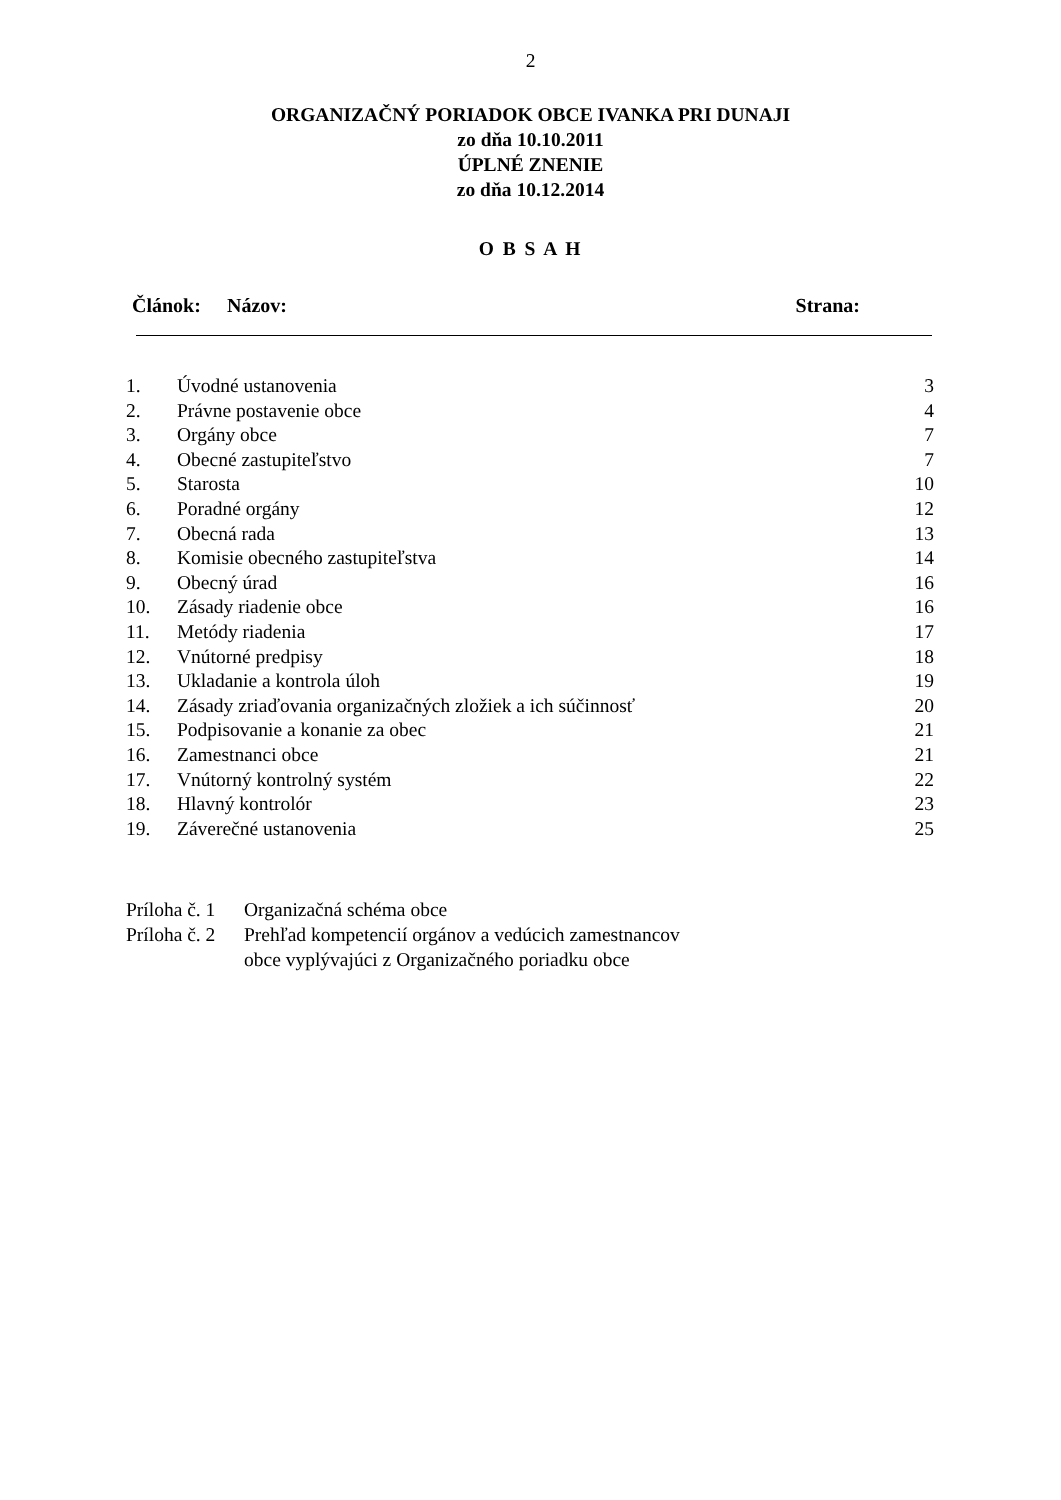2
ORGANIZAČNÝ PORIADOK OBCE IVANKA PRI DUNAJI
zo dňa 10.10.2011
ÚPLNÉ ZNENIE
zo dňa 10.12.2014
O B S A H
Článok: Názov: Strana:
| 1. | Úvodné ustanovenia | 3 |
| 2. | Právne postavenie obce | 4 |
| 3. | Orgány obce | 7 |
| 4. | Obecné zastupiteľstvo | 7 |
| 5. | Starosta | 10 |
| 6. | Poradné orgány | 12 |
| 7. | Obecná rada | 13 |
| 8. | Komisie obecného zastupiteľstva | 14 |
| 9. | Obecný úrad | 16 |
| 10. | Zásady riadenie obce | 16 |
| 11. | Metódy riadenia | 17 |
| 12. | Vnútorné predpisy | 18 |
| 13. | Ukladanie a kontrola úloh | 19 |
| 14. | Zásady zriaďovania organizačných zložiek a ich súčinnosť | 20 |
| 15. | Podpisovanie a konanie za obec | 21 |
| 16. | Zamestnanci obce | 21 |
| 17. | Vnútorný kontrolný systém | 22 |
| 18. | Hlavný kontrolór | 23 |
| 19. | Záverečné ustanovenia | 25 |
Príloha č. 1 Organizačná schéma obce
Príloha č. 2 Prehľad kompetencií orgánov a vedúcich zamestnancov
obce vyplývajúci z Organizačného poriadku obce